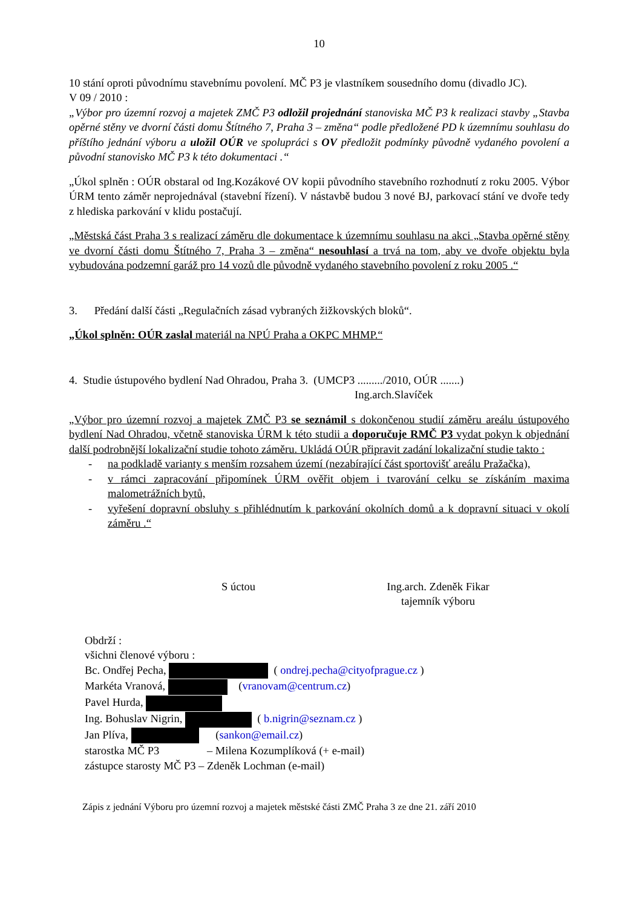10
10 stání oproti původnímu stavebnímu povolení. MČ P3 je vlastníkem sousedního domu (divadlo JC).
V 09 / 2010 :
„Výbor pro územní rozvoj a majetek ZMČ P3 odložil projednání stanoviska MČ P3 k realizaci stavby „Stavba opěrné stěny ve dvorní části domu Štítného 7, Praha 3 – změna“ podle předložené PD k územnímu souhlasu do příštího jednání výboru a uložil OÚR ve spolupráci s OV předložit podmínky původně vydaného povolení a původní stanovisko MČ P3 k této dokumentaci .“
„Úkol splněn : OÚR obstaral od Ing.Kozákové OV kopii původního stavebního rozhodnutí z roku 2005. Výbor ÚRM tento záměr neprojednával (stavební řízení). V nástavbě budou 3 nové BJ, parkovací stání ve dvoře tedy z hlediska parkování v klidu postačují.
„Městská část Praha 3 s realizací záměru dle dokumentace k územnímu souhlasu na akci „Stavba opěrné stěny ve dvorní části domu Štítného 7, Praha 3 – změna“ nesouhlasí a trvá na tom, aby ve dvoře objektu byla vybudována podzemní garáž pro 14 vozů dle původně vydaného stavebního povolení z roku 2005 .“
3. Předání další části „Regulačních zásad vybraných žižkovských bloků“.
„Úkol splněn: OÚR zaslal materiál na NPÚ Praha a OKPC MHMP.“
4. Studie ústupového bydlení Nad Ohradou, Praha 3. (UMCP3 ........./2010, OÚR .......)
Ing.arch.Slavíček
„Výbor pro územní rozvoj a majetek ZMČ P3 se seznámil s dokončenou studií záměru areálu ústupového bydlení Nad Ohradou, včetně stanoviska ÚRM k této studii a doporučuje RMČ P3 vydat pokyn k objednání další podrobnější lokalizační studie tohoto záměru. Ukládá OÚR připravit zadání lokalizační studie takto :
- na podkladě varianty s menším rozsahem území (nezabírající část sportovišť areálu Pražačka),
- v rámci zapracování připomínek ÚRM ověřit objem i tvarování celku se získáním maxima malometrážních bytů,
- vyřešení dopravní obsluhy s přihlédnutím k parkování okolních domů a k dopravní situaci v okolí záměru .“
S úctou Ing.arch. Zdeněk Fikar
tajemník výboru
Obdrží :
všichni členové výboru :
Bc. Ondřej Pecha, ( ondrej.pecha@cityofprague.cz )
Markéta Vranová, (vranovam@centrum.cz)
Pavel Hurda,
Ing. Bohuslav Nigrin, ( b.nigrin@seznam.cz )
Jan Plíva, (sankon@email.cz)
starostka MČ P3 – Milena Kozumplíková (+ e-mail)
zástupce starosty MČ P3 – Zdeněk Lochman (e-mail)
Zápis z jednání Výboru pro územní rozvoj a majetek městské části ZMČ Praha 3 ze dne 21. září 2010